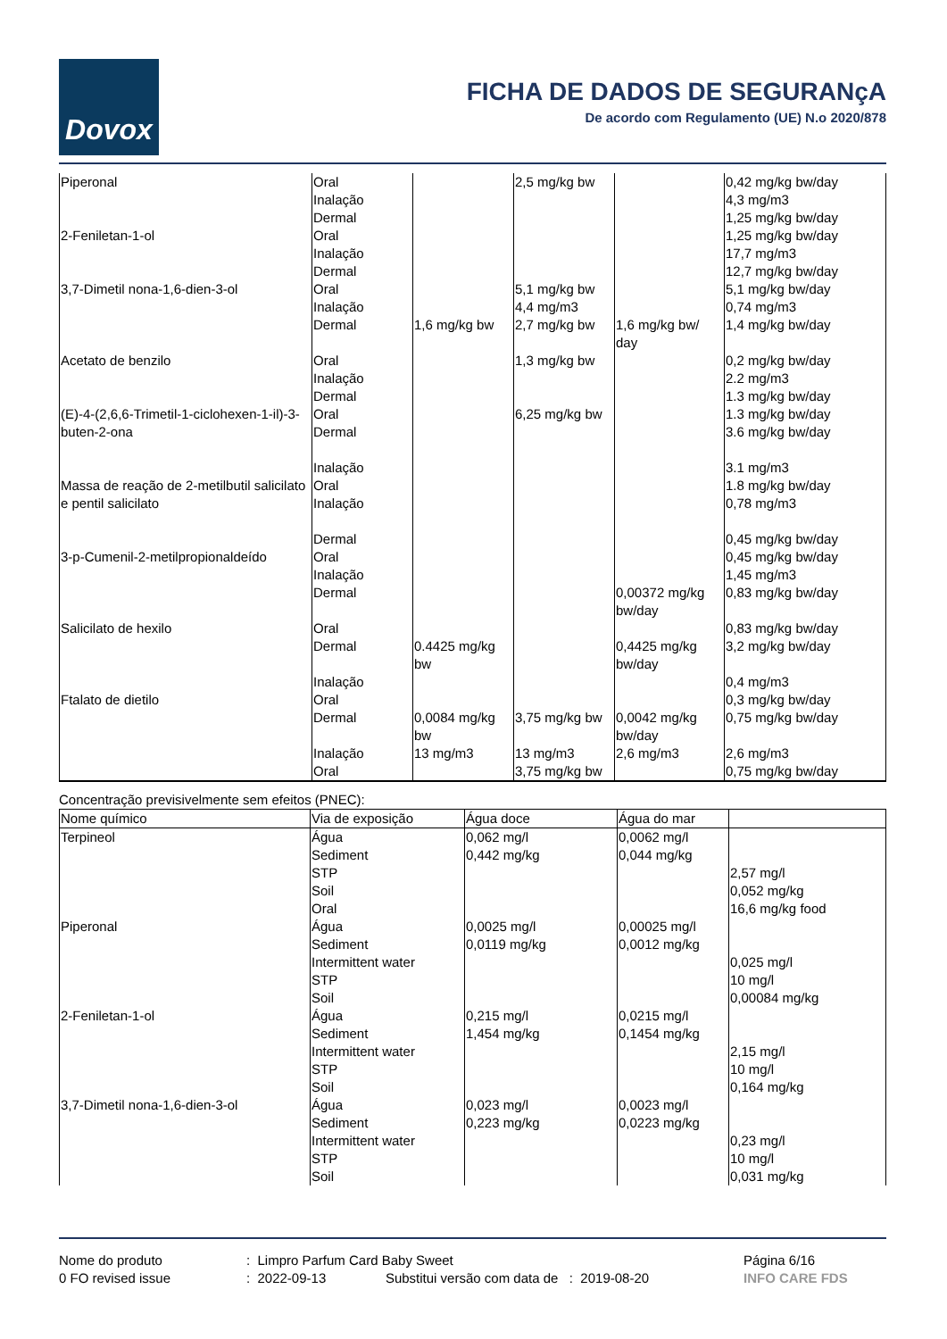Dovox
FICHA DE DADOS DE SEGURANçA
De acordo com Regulamento (UE) N.o 2020/878
| Piperonal | Oral Inalação Dermal | | 2,5 mg/kg bw | | 0,42 mg/kg bw/day 4,3 mg/m3 1,25 mg/kg bw/day |
| 2-Feniletan-1-ol | Oral Inalação Dermal | | | | 1,25 mg/kg bw/day 17,7 mg/m3 12,7 mg/kg bw/day |
| 3,7-Dimetil nona-1,6-dien-3-ol | Oral Inalação Dermal | 1,6 mg/kg bw | 5,1 mg/kg bw 4,4 mg/m3 2,7 mg/kg bw | 1,6 mg/kg bw/ day | 5,1 mg/kg bw/day 0,74 mg/m3 1,4 mg/kg bw/day |
| Acetato de benzilo | Oral Inalação Dermal | | 1,3 mg/kg bw | | 0,2 mg/kg bw/day 2.2 mg/m3 1.3 mg/kg bw/day |
| (E)-4-(2,6,6-Trimetil-1-ciclohexen-1-il)-3-buten-2-ona | Oral Dermal Inalação | | 6,25 mg/kg bw | | 1.3 mg/kg bw/day 3.6 mg/kg bw/day 3.1 mg/m3 |
| Massa de reação de 2-metilbutil salicilato e pentil salicilato | Oral Inalação Dermal | | | | 1.8 mg/kg bw/day 0,78 mg/m3 0,45 mg/kg bw/day |
| 3-p-Cumenil-2-metilpropionaldeído | Oral Inalação Dermal | | | 0,00372 mg/kg bw/day | 0,45 mg/kg bw/day 1,45 mg/m3 0,83 mg/kg bw/day |
| Salicilato de hexilo | Oral Dermal Inalação | 0.4425 mg/kg bw | | 0,4425 mg/kg bw/day | 0,83 mg/kg bw/day 3,2 mg/kg bw/day 0,4 mg/m3 |
| Ftalato de dietilo | Oral Dermal Inalação Oral | 0,0084 mg/kg bw 13 mg/m3 | 3,75 mg/kg bw 13 mg/m3 3,75 mg/kg bw | 0,0042 mg/kg bw/day 2,6 mg/m3 | 0,3 mg/kg bw/day 0,75 mg/kg bw/day 2,6 mg/m3 0,75 mg/kg bw/day |
Concentração previsivelmente sem efeitos (PNEC):
| Nome químico | Via de exposição | Água doce | Água do mar | |
| --- | --- | --- | --- | --- |
| Terpineol | Água Sediment STP Soil Oral | 0,062 mg/l 0,442 mg/kg | 0,0062 mg/l 0,044 mg/kg | 2,57 mg/l 0,052 mg/kg 16,6 mg/kg food |
| Piperonal | Água Sediment Intermittent water STP Soil | 0,0025 mg/l 0,0119 mg/kg | 0,00025 mg/l 0,0012 mg/kg | 0,025 mg/l 10 mg/l 0,00084 mg/kg |
| 2-Feniletan-1-ol | Água Sediment Intermittent water STP Soil | 0,215 mg/l 1,454 mg/kg | 0,0215 mg/l 0,1454 mg/kg | 2,15 mg/l 10 mg/l 0,164 mg/kg |
| 3,7-Dimetil nona-1,6-dien-3-ol | Água Sediment Intermittent water STP Soil | 0,023 mg/l 0,223 mg/kg | 0,0023 mg/l 0,0223 mg/kg | 0,23 mg/l 10 mg/l 0,031 mg/kg |
Nome do produto
0 FO revised issue
: Limpro Parfum Card Baby Sweet
: 2022-09-13 Substitui versão com data de : 2019-08-20
Página 6/16
INFO CARE FDS